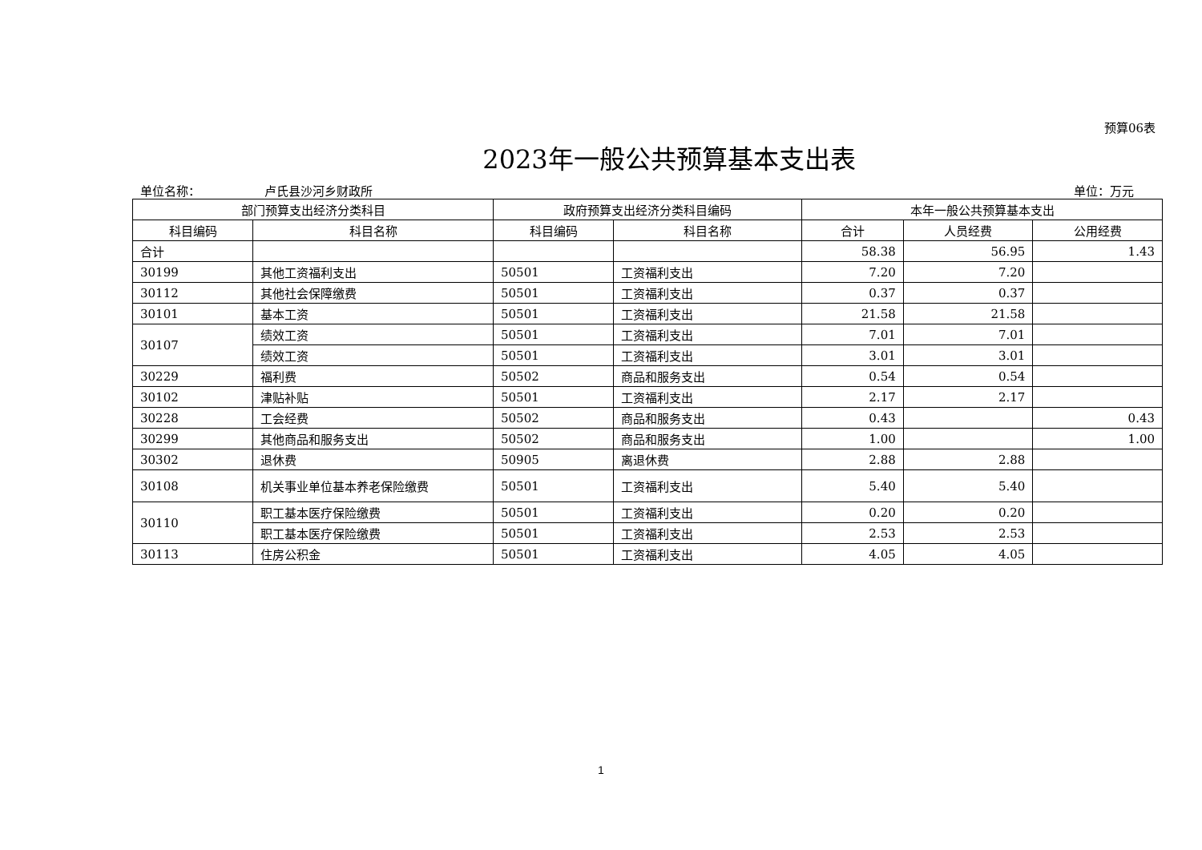预算06表
2023年一般公共预算基本支出表
单位名称： 卢氏县沙河乡财政所 单位：万元
| 部门预算支出经济分类科目 | | 政府预算支出经济分类科目编码 | | 本年一般公共预算基本支出 | | |
| --- | --- | --- | --- | --- | --- | --- |
| 科目编码 | 科目名称 | 科目编码 | 科目名称 | 合计 | 人员经费 | 公用经费 |
| 合计 | | | | 58.38 | 56.95 | 1.43 |
| 30199 | 其他工资福利支出 | 50501 | 工资福利支出 | 7.20 | 7.20 | |
| 30112 | 其他社会保障缴费 | 50501 | 工资福利支出 | 0.37 | 0.37 | |
| 30101 | 基本工资 | 50501 | 工资福利支出 | 21.58 | 21.58 | |
| 30107 | 绩效工资 | 50501 | 工资福利支出 | 7.01 | 7.01 | |
| | 绩效工资 | 50501 | 工资福利支出 | 3.01 | 3.01 | |
| 30229 | 福利费 | 50502 | 商品和服务支出 | 0.54 | 0.54 | |
| 30102 | 津贴补贴 | 50501 | 工资福利支出 | 2.17 | 2.17 | |
| 30228 | 工会经费 | 50502 | 商品和服务支出 | 0.43 | | 0.43 |
| 30299 | 其他商品和服务支出 | 50502 | 商品和服务支出 | 1.00 | | 1.00 |
| 30302 | 退休费 | 50905 | 离退休费 | 2.88 | 2.88 | |
| 30108 | 机关事业单位基本养老保险缴费 | 50501 | 工资福利支出 | 5.40 | 5.40 | |
| 30110 | 职工基本医疗保险缴费 | 50501 | 工资福利支出 | 0.20 | 0.20 | |
| | 职工基本医疗保险缴费 | 50501 | 工资福利支出 | 2.53 | 2.53 | |
| 30113 | 住房公积金 | 50501 | 工资福利支出 | 4.05 | 4.05 | |
1